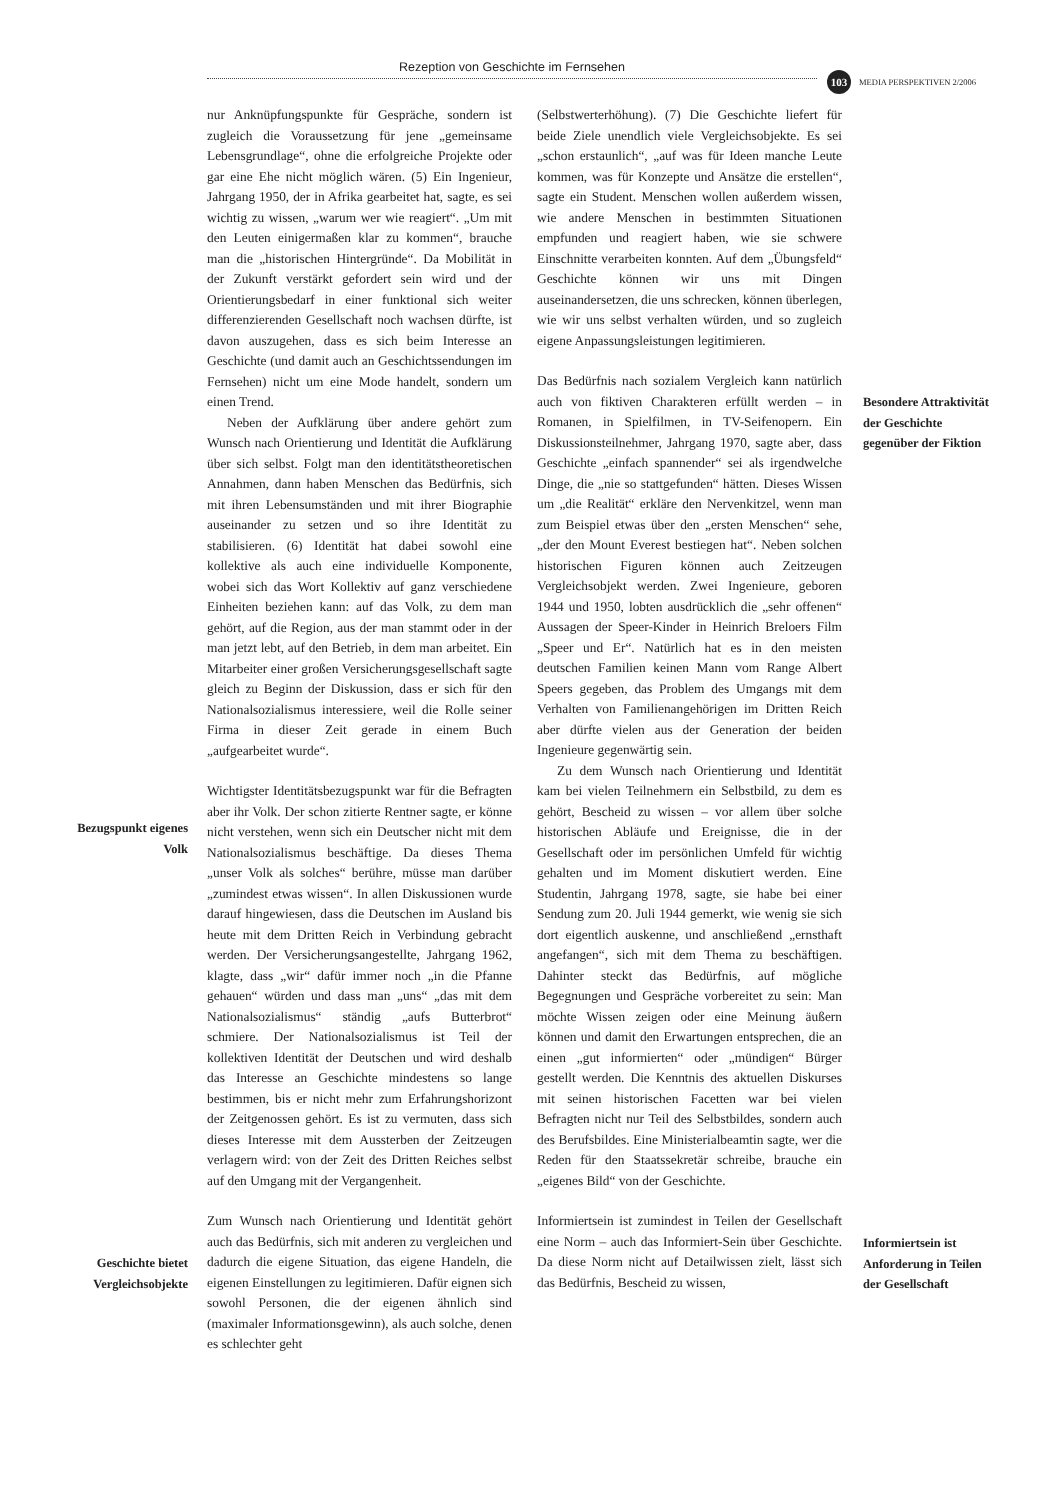Rezeption von Geschichte im Fernsehen
103 MEDIA PERSPEKTIVEN 2/2006
nur Anknüpfungspunkte für Gespräche, sondern ist zugleich die Voraussetzung für jene „gemeinsame Lebensgrundlage“, ohne die erfolgreiche Projekte oder gar eine Ehe nicht möglich wären. (5) Ein Ingenieur, Jahrgang 1950, der in Afrika gearbeitet hat, sagte, es sei wichtig zu wissen, „warum wer wie reagiert“. „Um mit den Leuten einigermaßen klar zu kommen“, brauche man die „historischen Hintergründe“. Da Mobilität in der Zukunft verstärkt gefordert sein wird und der Orientierungsbedarf in einer funktional sich weiter differenzierenden Gesellschaft noch wachsen dürfte, ist davon auszugehen, dass es sich beim Interesse an Geschichte (und damit auch an Geschichtssendungen im Fernsehen) nicht um eine Mode handelt, sondern um einen Trend.
Neben der Aufklärung über andere gehört zum Wunsch nach Orientierung und Identität die Aufklärung über sich selbst. Folgt man den identitätstheoretischen Annahmen, dann haben Menschen das Bedürfnis, sich mit ihren Lebensumständen und mit ihrer Biographie auseinander zu setzen und so ihre Identität zu stabilisieren. (6) Identität hat dabei sowohl eine kollektive als auch eine individuelle Komponente, wobei sich das Wort Kollektiv auf ganz verschiedene Einheiten beziehen kann: auf das Volk, zu dem man gehört, auf die Region, aus der man stammt oder in der man jetzt lebt, auf den Betrieb, in dem man arbeitet. Ein Mitarbeiter einer großen Versicherungsgesellschaft sagte gleich zu Beginn der Diskussion, dass er sich für den Nationalsozialismus interessiere, weil die Rolle seiner Firma in dieser Zeit gerade in einem Buch „aufgearbeitet wurde“.
Wichtigster Identitätsbezugspunkt war für die Befragten aber ihr Volk. Der schon zitierte Rentner sagte, er könne nicht verstehen, wenn sich ein Deutscher nicht mit dem Nationalsozialismus beschäftige. Da dieses Thema „unser Volk als solches“ berühre, müsse man darüber „zumindest etwas wissen“. In allen Diskussionen wurde darauf hingewiesen, dass die Deutschen im Ausland bis heute mit dem Dritten Reich in Verbindung gebracht werden. Der Versicherungsangestellte, Jahrgang 1962, klagte, dass „wir“ dafür immer noch „in die Pfanne gehauen“ würden und dass man „uns“ „das mit dem Nationalsozialismus“ ständig „aufs Butterbrot“ schmiere. Der Nationalsozialismus ist Teil der kollektiven Identität der Deutschen und wird deshalb das Interesse an Geschichte mindestens so lange bestimmen, bis er nicht mehr zum Erfahrungshorizont der Zeitgenossen gehört. Es ist zu vermuten, dass sich dieses Interesse mit dem Aussterben der Zeitzeugen verlagern wird: von der Zeit des Dritten Reiches selbst auf den Umgang mit der Vergangenheit.
Zum Wunsch nach Orientierung und Identität gehört auch das Bedürfnis, sich mit anderen zu vergleichen und dadurch die eigene Situation, das eigene Handeln, die eigenen Einstellungen zu legitimieren. Dafür eignen sich sowohl Personen, die der eigenen ähnlich sind (maximaler Informationsgewinn), als auch solche, denen es schlechter geht
Bezugspunkt eigenes Volk
Geschichte bietet Vergleichsobjekte
(Selbstwerterhöhung). (7) Die Geschichte liefert für beide Ziele unendlich viele Vergleichsobjekte. Es sei „schon erstaunlich“, „auf was für Ideen manche Leute kommen, was für Konzepte und Ansätze die erstellen“, sagte ein Student. Menschen wollen außerdem wissen, wie andere Menschen in bestimmten Situationen empfunden und reagiert haben, wie sie schwere Einschnitte verarbeiten konnten. Auf dem „Übungsfeld“ Geschichte können wir uns mit Dingen auseinandersetzen, die uns schrecken, können überlegen, wie wir uns selbst verhalten würden, und so zugleich eigene Anpassungsleistungen legitimieren.
Das Bedürfnis nach sozialem Vergleich kann natürlich auch von fiktiven Charakteren erfüllt werden – in Romanen, in Spielfilmen, in TV-Seifenopern. Ein Diskussionsteilnehmer, Jahrgang 1970, sagte aber, dass Geschichte „einfach spannender“ sei als irgendwelche Dinge, die „nie so stattgefunden“ hätten. Dieses Wissen um „die Realität“ erkläre den Nervenkitzel, wenn man zum Beispiel etwas über den „ersten Menschen“ sehe, „der den Mount Everest bestiegen hat“. Neben solchen historischen Figuren können auch Zeitzeugen Vergleichsobjekt werden. Zwei Ingenieure, geboren 1944 und 1950, lobten ausdrücklich die „sehr offenen“ Aussagen der Speer-Kinder in Heinrich Breloers Film „Speer und Er“. Natürlich hat es in den meisten deutschen Familien keinen Mann vom Range Albert Speers gegeben, das Problem des Umgangs mit dem Verhalten von Familienangehörigen im Dritten Reich aber dürfte vielen aus der Generation der beiden Ingenieure gegenwärtig sein.
Zu dem Wunsch nach Orientierung und Identität kam bei vielen Teilnehmern ein Selbstbild, zu dem es gehört, Bescheid zu wissen – vor allem über solche historischen Abläufe und Ereignisse, die in der Gesellschaft oder im persönlichen Umfeld für wichtig gehalten und im Moment diskutiert werden. Eine Studentin, Jahrgang 1978, sagte, sie habe bei einer Sendung zum 20. Juli 1944 gemerkt, wie wenig sie sich dort eigentlich auskenne, und anschließend „ernsthaft angefangen“, sich mit dem Thema zu beschäftigen. Dahinter steckt das Bedürfnis, auf mögliche Begegnungen und Gespräche vorbereitet zu sein: Man möchte Wissen zeigen oder eine Meinung äußern können und damit den Erwartungen entsprechen, die an einen „gut informierten“ oder „mündigen“ Bürger gestellt werden. Die Kenntnis des aktuellen Diskurses mit seinen historischen Facetten war bei vielen Befragten nicht nur Teil des Selbstbildes, sondern auch des Berufsbildes. Eine Ministerialbeamtin sagte, wer die Reden für den Staatssekretär schreibe, brauche ein „eigenes Bild“ von der Geschichte.
Informiertsein ist zumindest in Teilen der Gesellschaft eine Norm – auch das Informiert-Sein über Geschichte. Da diese Norm nicht auf Detailwissen zielt, lässt sich das Bedürfnis, Bescheid zu wissen,
Besondere Attraktivität der Geschichte gegenüber der Fiktion
Informiertsein ist Anforderung in Teilen der Gesellschaft